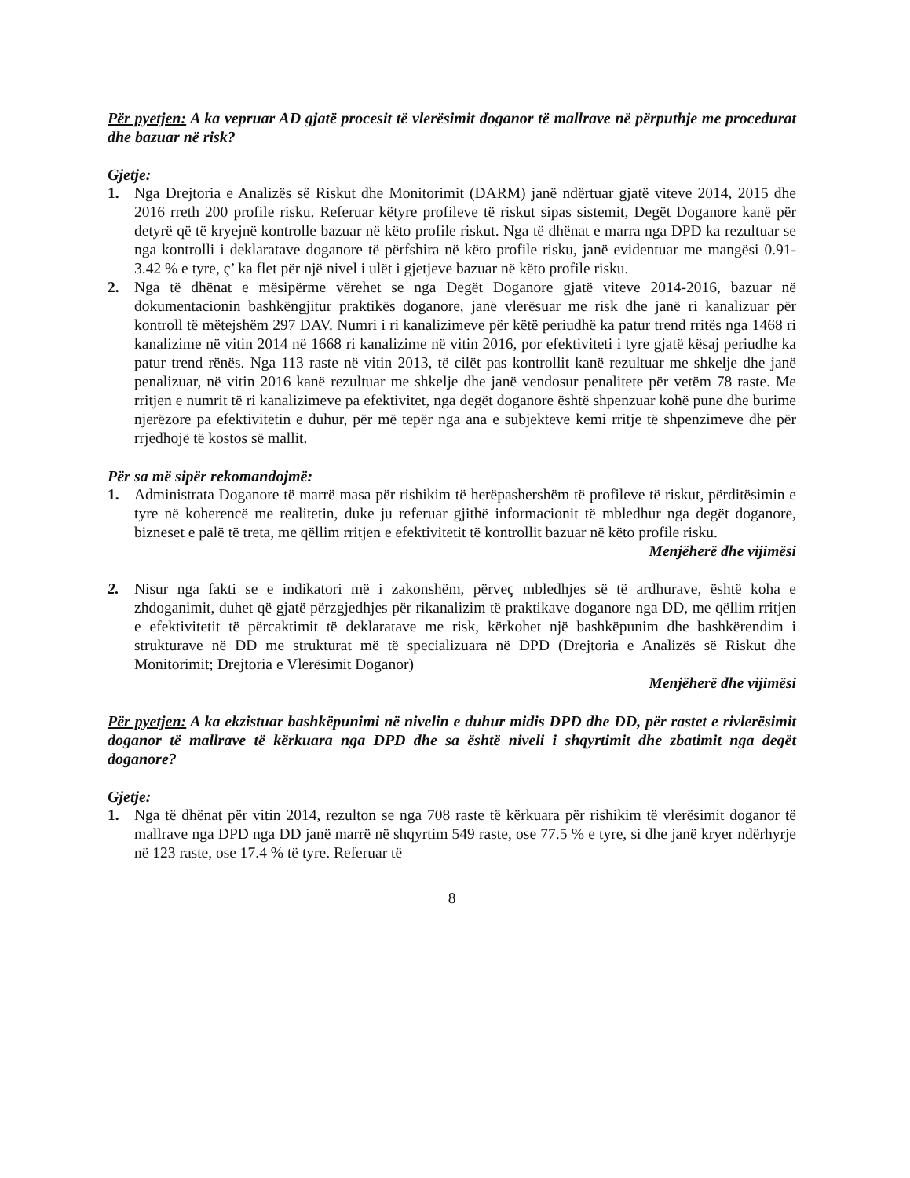Për pyetjen: A ka vepruar AD gjatë procesit të vlerësimit doganor të mallrave në përputhje me procedurat dhe bazuar në risk?
Gjetje:
1. Nga Drejtoria e Analizës së Riskut dhe Monitorimit (DARM) janë ndërtuar gjatë viteve 2014, 2015 dhe 2016 rreth 200 profile risku. Referuar këtyre profileve të riskut sipas sistemit, Degët Doganore kanë për detyrë që të kryejnë kontrolle bazuar në këto profile riskut. Nga të dhënat e marra nga DPD ka rezultuar se nga kontrolli i deklaratave doganore të përfshira në këto profile risku, janë evidentuar me mangësi 0.91-3.42 % e tyre, ç’ ka flet për një nivel i ulët i gjetjeve bazuar në këto profile risku.
2. Nga të dhënat e mësipërme vërehet se nga Degët Doganore gjatë viteve 2014-2016, bazuar në dokumentacionin bashkëngjitur praktikës doganore, janë vlerësuar me risk dhe janë ri kanalizuar për kontroll të mëtejshëm 297 DAV. Numri i ri kanalizimeve për këtë periudhë ka patur trend rritës nga 1468 ri kanalizime në vitin 2014 në 1668 ri kanalizime në vitin 2016, por efektiviteti i tyre gjatë kësaj periudhe ka patur trend rënës. Nga 113 raste në vitin 2013, të cilët pas kontrollit kanë rezultuar me shkelje dhe janë penalizuar, në vitin 2016 kanë rezultuar me shkelje dhe janë vendosur penalitete për vetëm 78 raste. Me rritjen e numrit të ri kanalizimeve pa efektivitet, nga degët doganore është shpenzuar kohë pune dhe burime njerëzore pa efektivitetin e duhur, për më tepër nga ana e subjekteve kemi rritje të shpenzimeve dhe për rrjedhojë të kostos së mallit.
Për sa më sipër rekomandojmë:
1. Administrata Doganore të marrë masa për rishikim të herëpashershëm të profileve të riskut, përditësimin e tyre në koherencë me realitetin, duke ju referuar gjithë informacionit të mbledhur nga degët doganore, bizneset e palë të treta, me qëllim rritjen e efektivitetit të kontrollit bazuar në këto profile risku.
Menjëherë dhe vijimësi
2. Nisur nga fakti se e indikatori më i zakonshëm, përveç mbledhjes së të ardhurave, është koha e zhdoganimit, duhet që gjatë përzgjedhjes për rikanalizim të praktikave doganore nga DD, me qëllim rritjen e efektivitetit të përcaktimit të deklaratave me risk, kërkohet një bashkëpunim dhe bashkërendim i strukturave në DD me strukturat më të specializuara në DPD (Drejtoria e Analizës së Riskut dhe Monitorimit; Drejtoria e Vlerësimit Doganor)
Menjëherë dhe vijimësi
Për pyetjen: A ka ekzistuar bashkëpunimi në nivelin e duhur midis DPD dhe DD, për rastet e rivlerësimit doganor të mallrave të kërkuara nga DPD dhe sa është niveli i shqyrtimit dhe zbatimit nga degët doganore?
Gjetje:
1. Nga të dhënat për vitin 2014, rezulton se nga 708 raste të kërkuara për rishikim të vlerësimit doganor të mallrave nga DPD nga DD janë marrë në shqyrtim 549 raste, ose 77.5 % e tyre, si dhe janë kryer ndërhyrje në 123 raste, ose 17.4 % të tyre. Referuar të
8